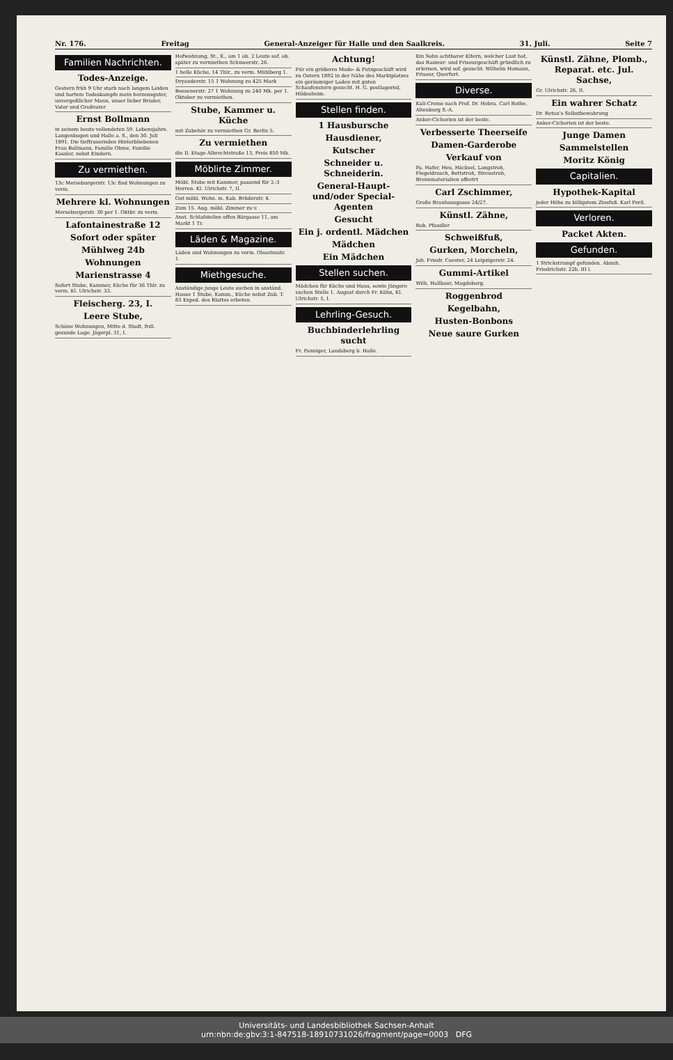Nr. 176. Freitag General-Anzeiger für Halle und den Saalkreis. 31. Juli. Seite 7
Familien Nachrichten.
Todes-Anzeige.
Gestern früh 9 Uhr starb nach langem Leiden und hartem Todeskampfe mein herzensguter, unvergeßlicher Mann, unser lieber Bruder, Vater und Großvater
Ernst Bollmann
in seinem heute vollendeten 59. Lebensjahre. Langenbogen und Halle a. S., den 30. Juli 1891. Die tieftrauernden Hinterbliebenen Frau Bollmann, Familie Ohme, Familie Kassler, nebst Kindern.
Zu vermiethen.
13c Merseburgerstr. 13c find Wohnungen zu verm.
Mehrere kl. Wohnungen
Merseburgerstr. 30 per 1. Oktbr. zu verm.
Lafontainestraße 12
Sofort oder später
Mühlweg 24b
Wohnungen
Marienstrasse 4
Sofort Stube, Kammer, Küche für 36 Thlr. zu verm. Kl. Ulrichstr. 33.
Fleischerg. 23, I.
Leere Stube,
Schöne Wohnungen, Mitte d. Stadt, frdl. gesunde Lage. Jägerpl. 31, I.
Hofwohnung, St., K., am 1 ob. 2 Leute sof. ob. später zu vermiethen Schmeerstr. 26.
1 helle Küche, 14 Thlr., zu verm. Mühlberg 1.
Dryanderstr. 15 1 Wohnung zu 425 Mark
Beesenerstr. 27 1 Wohnung zu 240 Mk. per 1. Oktober zu vermiethen.
Stube, Kammer u. Küche
mit Zubehör zu vermiethen Gr. Berlin 5.
Zu vermiethen
die II. Etage Albrechtstraße 13, Preis 850 Mk.
Möblirte Zimmer.
Möbl. Stube mit Kammer, passend für 2–3 Herren. Kl. Ulrichstr. 7, II.
Gut möbl. Wohn. m. Kab. Brüderstr. 4.
Zum 15. Aug. möbl. Zimmer zu v.
Anst. Schlafstellen offen Bärgasse 11, am Markt 1 Tr.
Läden & Magazine.
Läden und Wohnungen zu verm. Olearinsstr. 1.
Miethgesuche.
Anständige junge Leute suchen in anständ. Hause 1 Stube, Kamm., Küche nebst Zub. T. 83 Exped. des Blattes erbeten.
Achtung!
Für ein größeres Mode- & Putzgeschäft wird zu Ostern 1892 in der Nähe des Marktplatzes ein geräumiger Laden mit guten Schaufenstern gesucht. H. G. postlagernd, Hildesheim.
Stellen finden.
1 Hausbursche
Hausdiener,
Kutscher
Schneider u. Schneiderin.
General-Haupt- und/oder Special-Agenten
Gesucht
Ein j. ordentl. Mädchen
Mädchen
Ein Mädchen
Stellen suchen.
Mädchen für Küche und Haus, sowie jüngere suchen Stelle 1. August durch Fr. Köhn, Kl. Ulrichstr. 5, I.
Lehrling-Gesuch.
Buchbinderlehrling sucht
Fr. Panniger, Landsberg b. Halle.
Ein Sohn achtbarer Eltern, welcher Lust hat, das Rasieur- und Friseurgeschäft gründlich zu erlernen, wird sof. gesucht. Wilhelm Homann, Friseur, Querfurt.
Diverse.
Kali-Creme nach Prof. Dr. Hebra. Carl Rothe, Altenburg S.-A.
Anker-Cichorien ist der beste.
Verbesserte Theerseife
Damen-Garderobe
Verkauf von
Pa. Hafer, Heu, Häcksel, Langstroh, Flegeldrusch, Bettstroh, Streustroh, Brennmaterialien offerirt
Carl Zschimmer,
Große Brauhausgasse 24/27.
Künstl. Zähne,
Rob. Pfaudler
Schweißfuß,
Gurken, Morcheln,
Joh. Friedr. Coester, 24 Leipzigerstr. 24.
Gummi-Artikel
Wilh. Hallbaur, Magdeburg.
Roggenbrod
Kegelbahn,
Husten-Bonbons
Neue saure Gurken
Künstl. Zähne, Plomb., Reparat. etc. Jul. Sachse,
Gr. Ulrichstr. 26, II.
Ein wahrer Schatz
Dr. Retau's Selbstbewahrung
Anker-Cichorien ist der beste.
Junge Damen
Sammelstellen
Moritz König
Capitalien.
Hypothek-Kapital
jeder Höhe zu billigstem Zinsfuß. Karl Peril.
Verloren.
Packet Akten.
Gefunden.
1 Strickstrumpf gefunden. Abzuh. Friedrichstr. 22b. III l.
Universitäts- und Landesbibliothek Sachsen-Anhalt
urn:nbn:de:gbv:3:1-847518-18910731026/fragment/page=0003 DFG